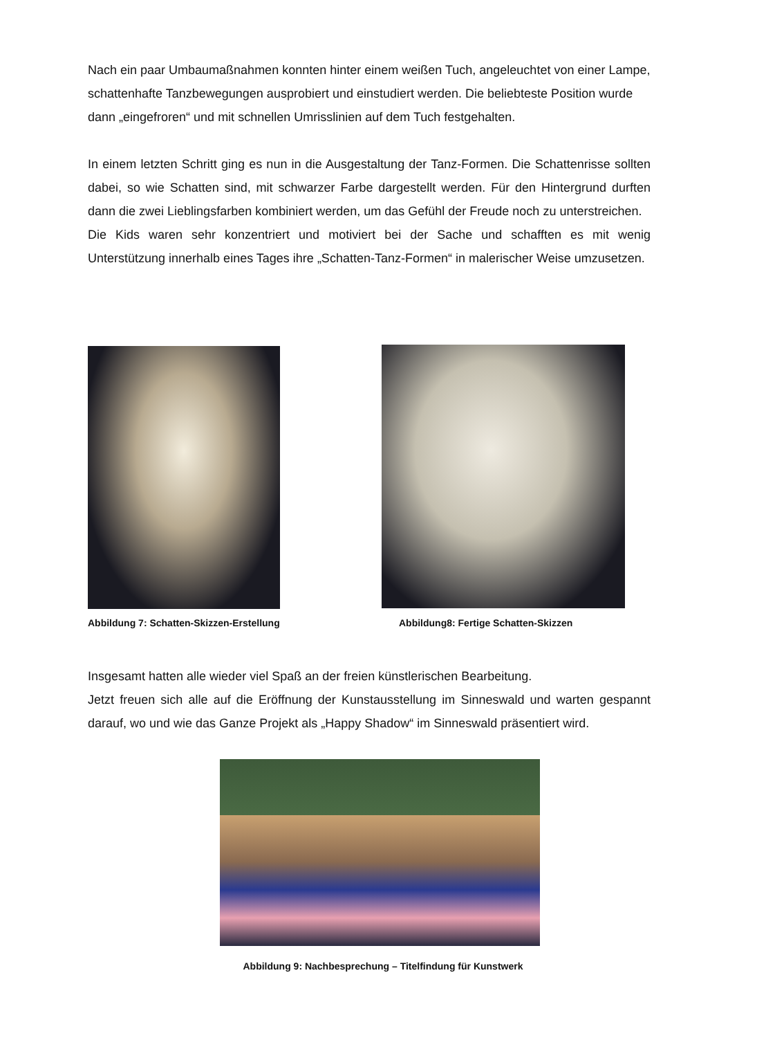Nach ein paar Umbaumaßnahmen konnten hinter einem weißen Tuch, angeleuchtet von einer Lampe, schattenhafte Tanzbewegungen ausprobiert und einstudiert werden. Die beliebteste Position wurde dann „eingefroren“ und mit schnellen Umrisslinien auf dem Tuch festgehalten.
In einem letzten Schritt ging es nun in die Ausgestaltung der Tanz-Formen. Die Schattenrisse sollten dabei, so wie Schatten sind, mit schwarzer Farbe dargestellt werden. Für den Hintergrund durften dann die zwei Lieblingsfarben kombiniert werden, um das Gefühl der Freude noch zu unterstreichen.
Die Kids waren sehr konzentriert und motiviert bei der Sache und schafften es mit wenig Unterstützung innerhalb eines Tages ihre „Schatten-Tanz-Formen“ in malerischer Weise umzusetzen.
Abbildung 7: Schatten-Skizzen-Erstellung Abbildung8: Fertige Schatten-Skizzen
Insgesamt hatten alle wieder viel Spaß an der freien künstlerischen Bearbeitung.
Jetzt freuen sich alle auf die Eröffnung der Kunstausstellung im Sinneswald und warten gespannt darauf, wo und wie das Ganze Projekt als „Happy Shadow“ im Sinneswald präsentiert wird.
Abbildung 9: Nachbesprechung – Titelfindung für Kunstwerk